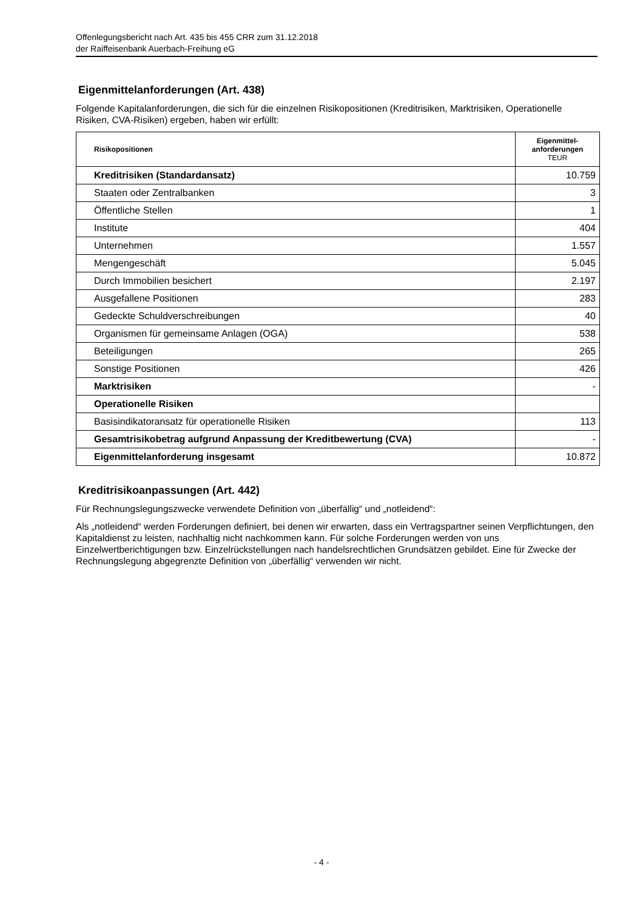Offenlegungsbericht nach Art. 435 bis 455 CRR zum 31.12.2018
der Raiffeisenbank Auerbach-Freihung eG
Eigenmittelanforderungen (Art. 438)
Folgende Kapitalanforderungen, die sich für die einzelnen Risikopositionen (Kreditrisiken, Marktrisiken, Operationelle Risiken, CVA-Risiken) ergeben, haben wir erfüllt:
| Risikopositionen | Eigenmittel- anforderungen TEUR |
| --- | --- |
| Kreditrisiken (Standardansatz) | 10.759 |
| Staaten oder Zentralbanken | 3 |
| Öffentliche Stellen | 1 |
| Institute | 404 |
| Unternehmen | 1.557 |
| Mengengeschäft | 5.045 |
| Durch Immobilien besichert | 2.197 |
| Ausgefallene Positionen | 283 |
| Gedeckte Schuldverschreibungen | 40 |
| Organismen für gemeinsame Anlagen (OGA) | 538 |
| Beteiligungen | 265 |
| Sonstige Positionen | 426 |
| Marktrisiken | - |
| Operationelle Risiken | |
| Basisindikatoransatz für operationelle Risiken | 113 |
| Gesamtrisikobetrag aufgrund Anpassung der Kreditbewertung (CVA) | - |
| Eigenmittelanforderung insgesamt | 10.872 |
Kreditrisikoanpassungen (Art. 442)
Für Rechnungslegungszwecke verwendete Definition von „überfällig“ und „notleidend“:
Als „notleidend“ werden Forderungen definiert, bei denen wir erwarten, dass ein Vertragspartner seinen Verpflichtungen, den Kapitaldienst zu leisten, nachhaltig nicht nachkommen kann. Für solche Forderungen werden von uns Einzelwertberichtigungen bzw. Einzelrückstellungen nach handelsrechtlichen Grundsätzen gebildet. Eine für Zwecke der Rechnungslegung abgegrenzte Definition von „überfällig“ verwenden wir nicht.
- 4 -